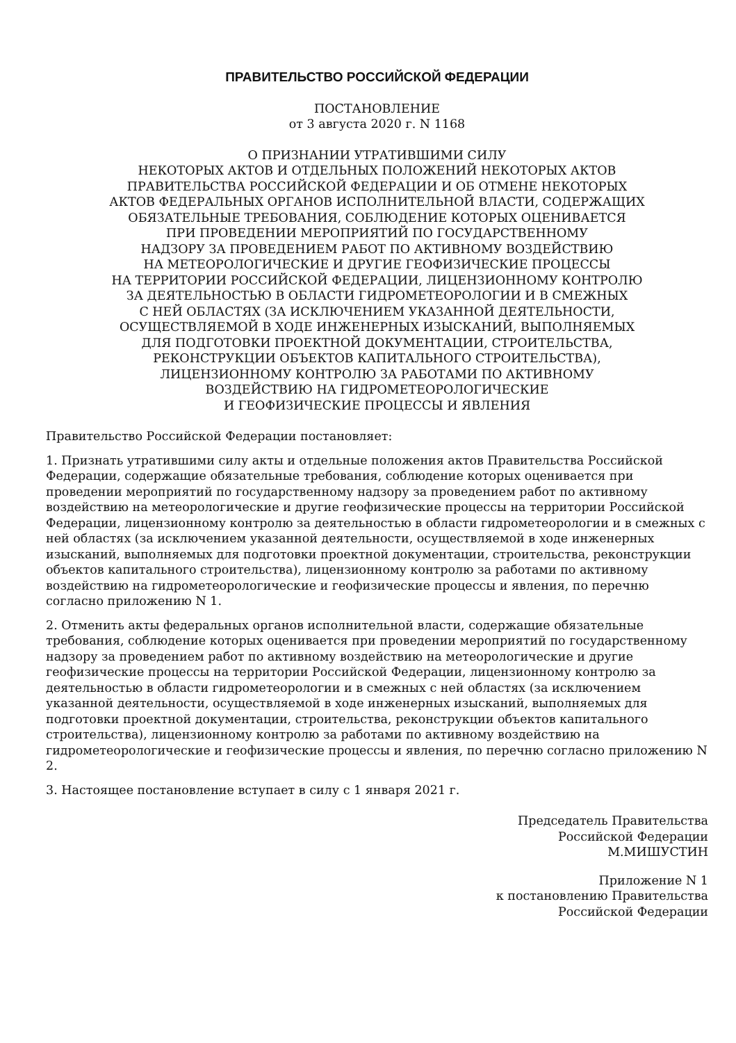ПРАВИТЕЛЬСТВО РОССИЙСКОЙ ФЕДЕРАЦИИ
ПОСТАНОВЛЕНИЕ
от 3 августа 2020 г. N 1168
О ПРИЗНАНИИ УТРАТИВШИМИ СИЛУ
НЕКОТОРЫХ АКТОВ И ОТДЕЛЬНЫХ ПОЛОЖЕНИЙ НЕКОТОРЫХ АКТОВ
ПРАВИТЕЛЬСТВА РОССИЙСКОЙ ФЕДЕРАЦИИ И ОБ ОТМЕНЕ НЕКОТОРЫХ
АКТОВ ФЕДЕРАЛЬНЫХ ОРГАНОВ ИСПОЛНИТЕЛЬНОЙ ВЛАСТИ, СОДЕРЖАЩИХ
ОБЯЗАТЕЛЬНЫЕ ТРЕБОВАНИЯ, СОБЛЮДЕНИЕ КОТОРЫХ ОЦЕНИВАЕТСЯ
ПРИ ПРОВЕДЕНИИ МЕРОПРИЯТИЙ ПО ГОСУДАРСТВЕННОМУ
НАДЗОРУ ЗА ПРОВЕДЕНИЕМ РАБОТ ПО АКТИВНОМУ ВОЗДЕЙСТВИЮ
НА МЕТЕОРОЛОГИЧЕСКИЕ И ДРУГИЕ ГЕОФИЗИЧЕСКИЕ ПРОЦЕССЫ
НА ТЕРРИТОРИИ РОССИЙСКОЙ ФЕДЕРАЦИИ, ЛИЦЕНЗИОННОМУ КОНТРОЛЮ
ЗА ДЕЯТЕЛЬНОСТЬЮ В ОБЛАСТИ ГИДРОМЕТЕОРОЛОГИИ И В СМЕЖНЫХ
С НЕЙ ОБЛАСТЯХ (ЗА ИСКЛЮЧЕНИЕМ УКАЗАННОЙ ДЕЯТЕЛЬНОСТИ,
ОСУЩЕСТВЛЯЕМОЙ В ХОДЕ ИНЖЕНЕРНЫХ ИЗЫСКАНИЙ, ВЫПОЛНЯЕМЫХ
ДЛЯ ПОДГОТОВКИ ПРОЕКТНОЙ ДОКУМЕНТАЦИИ, СТРОИТЕЛЬСТВА,
РЕКОНСТРУКЦИИ ОБЪЕКТОВ КАПИТАЛЬНОГО СТРОИТЕЛЬСТВА),
ЛИЦЕНЗИОННОМУ КОНТРОЛЮ ЗА РАБОТАМИ ПО АКТИВНОМУ
ВОЗДЕЙСТВИЮ НА ГИДРОМЕТЕОРОЛОГИЧЕСКИЕ
И ГЕОФИЗИЧЕСКИЕ ПРОЦЕССЫ И ЯВЛЕНИЯ
Правительство Российской Федерации постановляет:
1. Признать утратившими силу акты и отдельные положения актов Правительства Российской Федерации, содержащие обязательные требования, соблюдение которых оценивается при проведении мероприятий по государственному надзору за проведением работ по активному воздействию на метеорологические и другие геофизические процессы на территории Российской Федерации, лицензионному контролю за деятельностью в области гидрометеорологии и в смежных с ней областях (за исключением указанной деятельности, осуществляемой в ходе инженерных изысканий, выполняемых для подготовки проектной документации, строительства, реконструкции объектов капитального строительства), лицензионному контролю за работами по активному воздействию на гидрометеорологические и геофизические процессы и явления, по перечню согласно приложению N 1.
2. Отменить акты федеральных органов исполнительной власти, содержащие обязательные требования, соблюдение которых оценивается при проведении мероприятий по государственному надзору за проведением работ по активному воздействию на метеорологические и другие геофизические процессы на территории Российской Федерации, лицензионному контролю за деятельностью в области гидрометеорологии и в смежных с ней областях (за исключением указанной деятельности, осуществляемой в ходе инженерных изысканий, выполняемых для подготовки проектной документации, строительства, реконструкции объектов капитального строительства), лицензионному контролю за работами по активному воздействию на гидрометеорологические и геофизические процессы и явления, по перечню согласно приложению N 2.
3. Настоящее постановление вступает в силу с 1 января 2021 г.
Председатель Правительства
Российской Федерации
М.МИШУСТИН
Приложение N 1
к постановлению Правительства
Российской Федерации